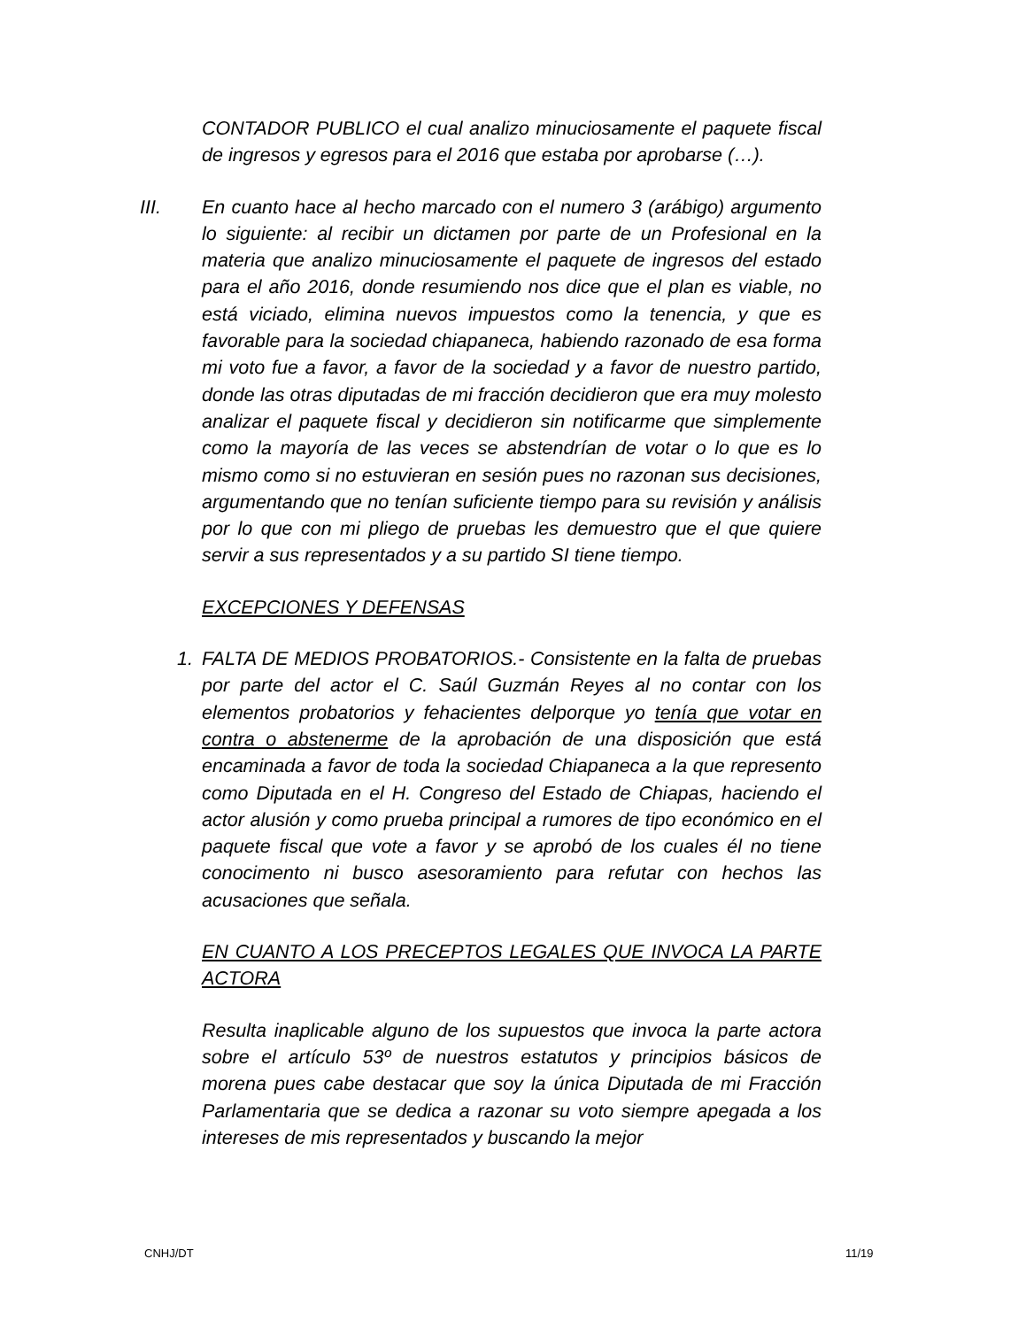CONTADOR PUBLICO el cual analizo minuciosamente el paquete fiscal de ingresos y egresos para el 2016 que estaba por aprobarse (…).
III. En cuanto hace al hecho marcado con el numero 3 (arábigo) argumento lo siguiente: al recibir un dictamen por parte de un Profesional en la materia que analizo minuciosamente el paquete de ingresos del estado para el año 2016, donde resumiendo nos dice que el plan es viable, no está viciado, elimina nuevos impuestos como la tenencia, y que es favorable para la sociedad chiapaneca, habiendo razonado de esa forma mi voto fue a favor, a favor de la sociedad y a favor de nuestro partido, donde las otras diputadas de mi fracción decidieron que era muy molesto analizar el paquete fiscal y decidieron sin notificarme que simplemente como la mayoría de las veces se abstendrían de votar o lo que es lo mismo como si no estuvieran en sesión pues no razonan sus decisiones, argumentando que no tenían suficiente tiempo para su revisión y análisis por lo que con mi pliego de pruebas les demuestro que el que quiere servir a sus representados y a su partido SI tiene tiempo.
EXCEPCIONES Y DEFENSAS
1. FALTA DE MEDIOS PROBATORIOS.- Consistente en la falta de pruebas por parte del actor el C. Saúl Guzmán Reyes al no contar con los elementos probatorios y fehacientes delporque yo tenía que votar en contra o abstenerme de la aprobación de una disposición que está encaminada a favor de toda la sociedad Chiapaneca a la que represento como Diputada en el H. Congreso del Estado de Chiapas, haciendo el actor alusión y como prueba principal a rumores de tipo económico en el paquete fiscal que vote a favor y se aprobó de los cuales él no tiene conocimento ni busco asesoramiento para refutar con hechos las acusaciones que señala.
EN CUANTO A LOS PRECEPTOS LEGALES QUE INVOCA LA PARTE ACTORA
Resulta inaplicable alguno de los supuestos que invoca la parte actora sobre el artículo 53º de nuestros estatutos y principios básicos de morena pues cabe destacar que soy la única Diputada de mi Fracción Parlamentaria que se dedica a razonar su voto siempre apegada a los intereses de mis representados y buscando la mejor
CNHJ/DT 11/19